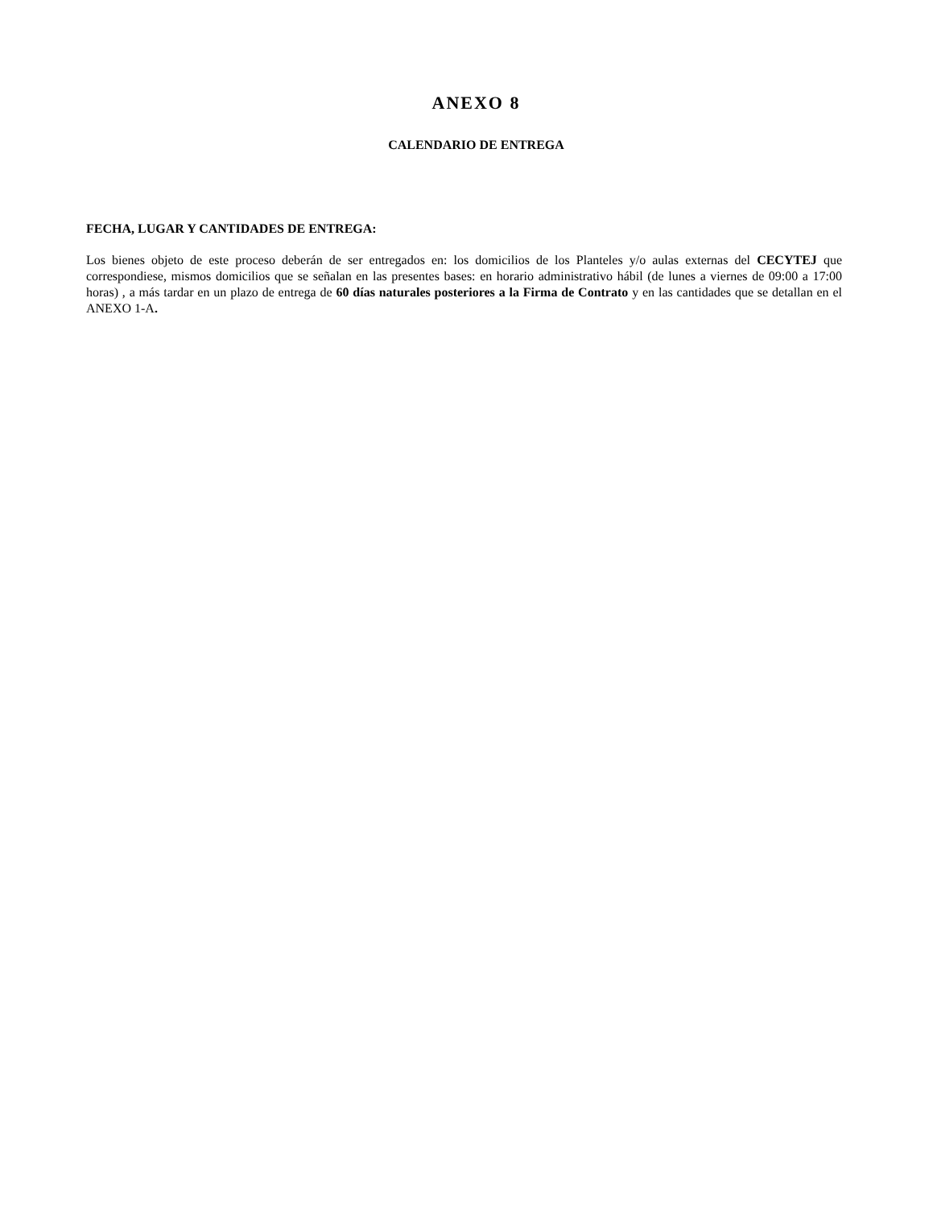ANEXO 8
CALENDARIO DE ENTREGA
FECHA, LUGAR Y CANTIDADES DE ENTREGA:
Los bienes objeto de este proceso deberán de ser entregados en: los domicilios de los Planteles y/o aulas externas del CECYTEJ que correspondiese, mismos domicilios que se señalan en las presentes bases: en horario administrativo hábil (de lunes a viernes de 09:00 a 17:00 horas) , a más tardar en un plazo de entrega de 60 días naturales posteriores a la Firma de Contrato y en las cantidades que se detallan en el ANEXO 1-A.